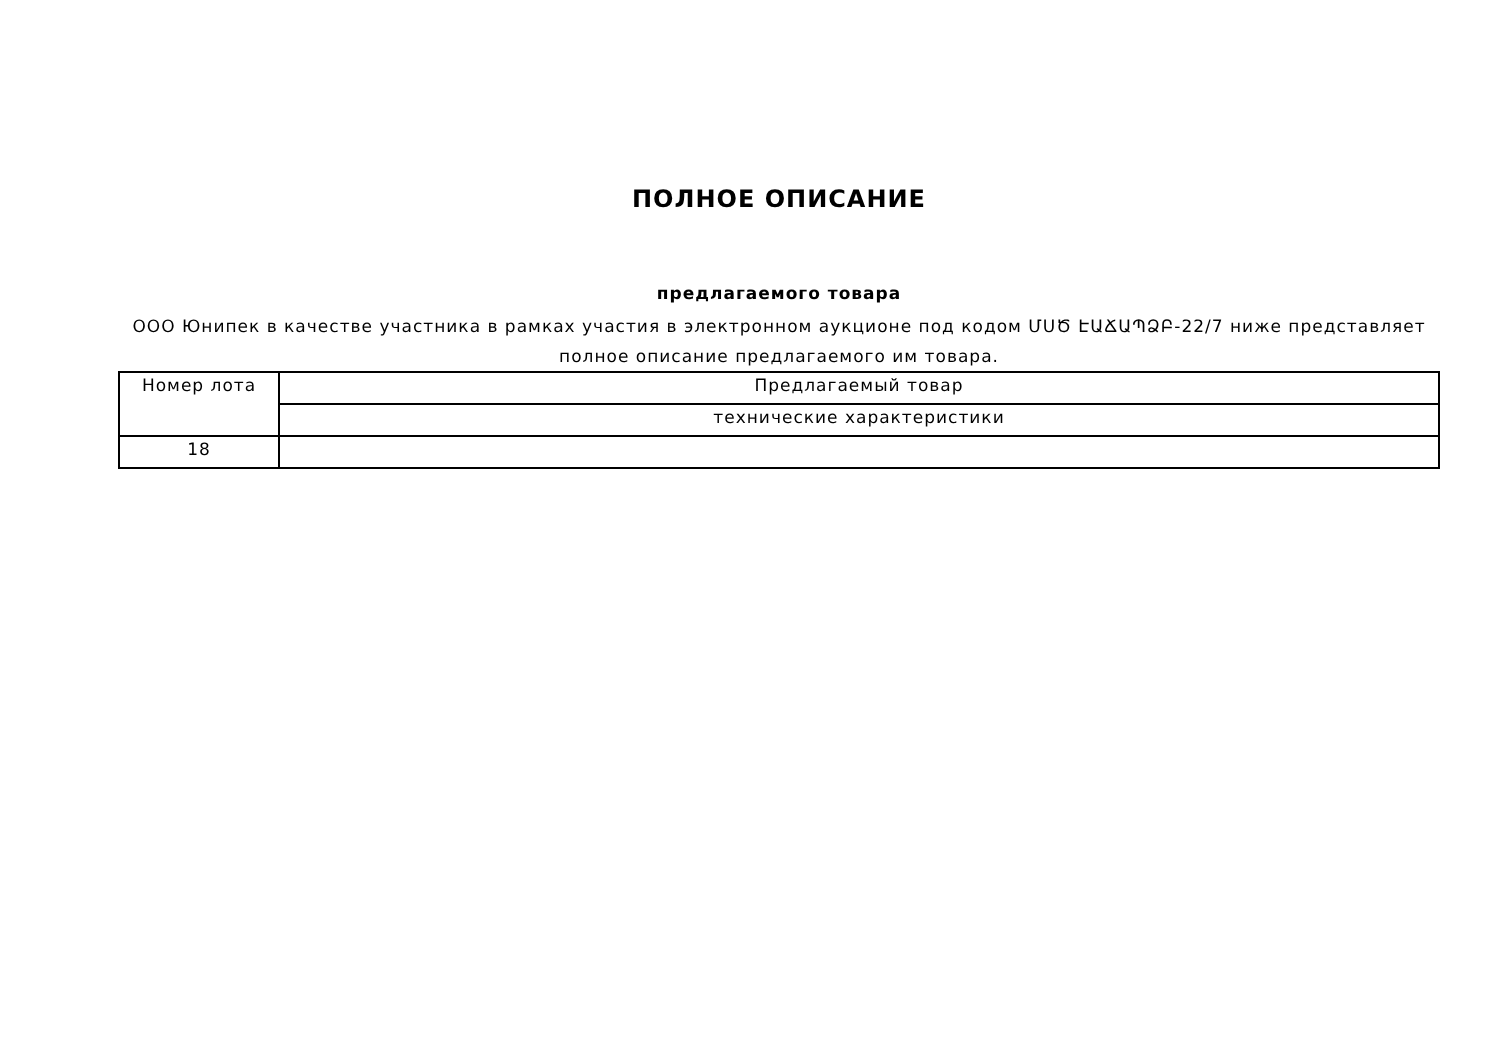ПОЛНОЕ ОПИСАНИЕ
предлагаемого товара
ООО Юнипек в качестве участника в рамках участия в электронном аукционе под кодом ՄՍԾ ԷԱՃԱՊՁԲ-22/7 ниже представляет полное описание предлагаемого им товара.
| Номер лота | Предлагаемый товар |
| | технические характеристики |
| 18 | |